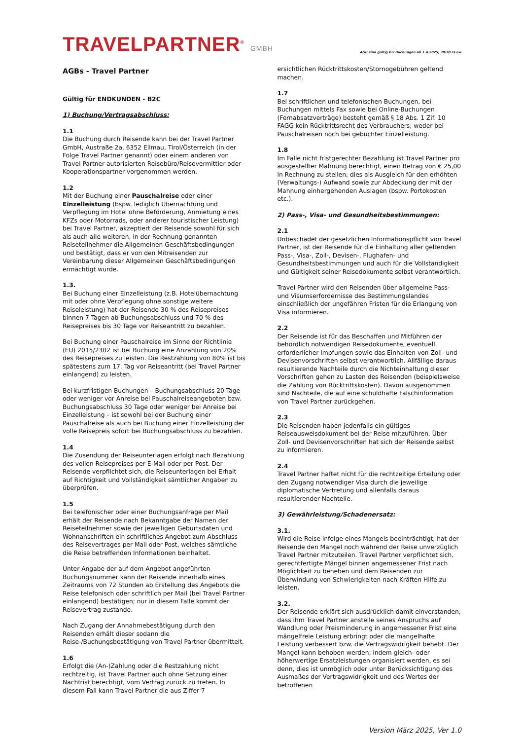TRAVELPARTNER<sup>®</sup> GMBH
AGB sind gültig für Buchungen ab 1.4.2025, 30/70 rs.nw
AGBs - Travel Partner
Gültig für ENDKUNDEN - B2C
1) Buchung/Vertragsabschluss:
1.1
Die Buchung durch Reisende kann bei der Travel Partner GmbH, Austraße 2a, 6352 Ellmau, Tirol/Österreich (in der Folge Travel Partner genannt) oder einem anderen von Travel Partner autorisierten Reisebüro/Reisevermittler oder Kooperationspartner vorgenommen werden.
1.2
Mit der Buchung einer Pauschalreise oder einer Einzelleistung (bspw. lediglich Übernachtung und Verpflegung im Hotel ohne Beförderung, Anmietung eines KFZs oder Motorrads, oder anderer touristischer Leistung) bei Travel Partner, akzeptiert der Reisende sowohl für sich als auch alle weiteren, in der Rechnung genannten Reiseteilnehmer die Allgemeinen Geschäftsbedingungen und bestätigt, dass er von den Mitreisenden zur Vereinbarung dieser Allgemeinen Geschäftsbedingungen ermächtigt wurde.
1.3.
Bei Buchung einer Einzelleistung (z.B. Hotelübernachtung mit oder ohne Verpflegung ohne sonstige weitere Reiseleistung) hat der Reisende 30 % des Reisepreises binnen 7 Tagen ab Buchungsabschluss und 70 % des Reisepreises bis 30 Tage vor Reiseantritt zu bezahlen.
Bei Buchung einer Pauschalreise im Sinne der Richtlinie (EU) 2015/2302 ist bei Buchung eine Anzahlung von 20% des Reisepreises zu leisten. Die Restzahlung von 80% ist bis spätestens zum 17. Tag vor Reiseantritt (bei Travel Partner einlangend) zu leisten.
Bei kurzfristigen Buchungen – Buchungsabschluss 20 Tage oder weniger vor Anreise bei Pauschalreiseangeboten bzw. Buchungsabschluss 30 Tage oder weniger bei Anreise bei Einzelleistung – ist sowohl bei der Buchung einer Pauschalreise als auch bei Buchung einer Einzelleistung der volle Reisepreis sofort bei Buchungsabschluss zu bezahlen.
1.4
Die Zusendung der Reiseunterlagen erfolgt nach Bezahlung des vollen Reisepreises per E-Mail oder per Post. Der Reisende verpflichtet sich, die Reiseunterlagen bei Erhalt auf Richtigkeit und Vollständigkeit sämtlicher Angaben zu überprüfen.
1.5
Bei telefonischer oder einer Buchungsanfrage per Mail erhält der Reisende nach Bekanntgabe der Namen der Reiseteilnehmer sowie der jeweiligen Geburtsdaten und Wohnanschriften ein schriftliches Angebot zum Abschluss des Reisevertrages per Mail oder Post, welches sämtliche die Reise betreffenden Informationen beinhaltet.
Unter Angabe der auf dem Angebot angeführten Buchungsnummer kann der Reisende innerhalb eines Zeitraums von 72 Stunden ab Erstellung des Angebots die Reise telefonisch oder schriftlich per Mail (bei Travel Partner einlangend) bestätigen; nur in diesem Falle kommt der Reisevertrag zustande.
Nach Zugang der Annahmebestätigung durch den Reisenden erhält dieser sodann die Reise-/Buchungsbestätigung von Travel Partner übermittelt.
1.6
Erfolgt die (An-)Zahlung oder die Restzahlung nicht rechtzeitig, ist Travel Partner auch ohne Setzung einer Nachfrist berechtigt, vom Vertrag zurück zu treten. In diesem Fall kann Travel Partner die aus Ziffer 7
ersichtlichen Rücktrittskosten/Stornogebühren geltend machen.
1.7
Bei schriftlichen und telefonischen Buchungen, bei Buchungen mittels Fax sowie bei Online-Buchungen (Fernabsatzverträge) besteht gemäß § 18 Abs. 1 Zif. 10 FAGG kein Rücktrittsrecht des Verbrauchers; weder bei Pauschalreisen noch bei gebuchter Einzelleistung.
1.8
Im Falle nicht fristgerechter Bezahlung ist Travel Partner pro ausgestellter Mahnung berechtigt, einen Betrag von € 25,00 in Rechnung zu stellen; dies als Ausgleich für den erhöhten (Verwaltungs-) Aufwand sowie zur Abdeckung der mit der Mahnung einhergehenden Auslagen (bspw. Portokosten etc.).
2) Pass-, Visa- und Gesundheitsbestimmungen:
2.1
Unbeschadet der gesetzlichen Informationspflicht von Travel Partner, ist der Reisende für die Einhaltung aller geltenden Pass-, Visa-, Zoll-, Devisen-, Flughafen- und Gesundheitsbestimmungen und auch für die Vollständigkeit und Gültigkeit seiner Reisedokumente selbst verantwortlich.
Travel Partner wird den Reisenden über allgemeine Pass- und Visumserfordernisse des Bestimmungslandes einschließlich der ungefähren Fristen für die Erlangung von Visa informieren.
2.2
Der Reisende ist für das Beschaffen und Mitführen der behördlich notwendigen Reisedokumente, eventuell erforderlicher Impfungen sowie das Einhalten von Zoll- und Devisenvorschriften selbst verantwortlich. Allfällige daraus resultierende Nachteile durch die Nichteinhaltung dieser Vorschriften gehen zu Lasten des Reisenden (beispielsweise die Zahlung von Rücktrittskosten). Davon ausgenommen sind Nachteile, die auf eine schuldhafte Falschinformation von Travel Partner zurückgehen.
2.3
Die Reisenden haben jedenfalls ein gültiges Reiseausweisdokument bei der Reise mitzuführen. Über Zoll- und Devisenvorschriften hat sich der Reisende selbst zu informieren.
2.4
Travel Partner haftet nicht für die rechtzeitige Erteilung oder den Zugang notwendiger Visa durch die jeweilige diplomatische Vertretung und allenfalls daraus resultierender Nachteile.
3) Gewährleistung/Schadenersatz:
3.1.
Wird die Reise infolge eines Mangels beeinträchtigt, hat der Reisende den Mangel noch während der Reise unverzüglich Travel Partner mitzuteilen. Travel Partner verpflichtet sich, gerechtfertigte Mängel binnen angemessener Frist nach Möglichkeit zu beheben und dem Reisenden zur Überwindung von Schwierigkeiten nach Kräften Hilfe zu leisten.
3.2.
Der Reisende erklärt sich ausdrücklich damit einverstanden, dass ihm Travel Partner anstelle seines Anspruchs auf Wandlung oder Preisminderung in angemessener Frist eine mängelfreie Leistung erbringt oder die mangelhafte Leistung verbessert bzw. die Vertragswidrigkeit behebt. Der Mangel kann behoben werden, indem gleich- oder höherwertige Ersatzleistungen organisiert werden, es sei denn, dies ist unmöglich oder unter Berücksichtigung des Ausmaßes der Vertragswidrigkeit und des Wertes der betroffenen
Version März 2025, Ver 1.0